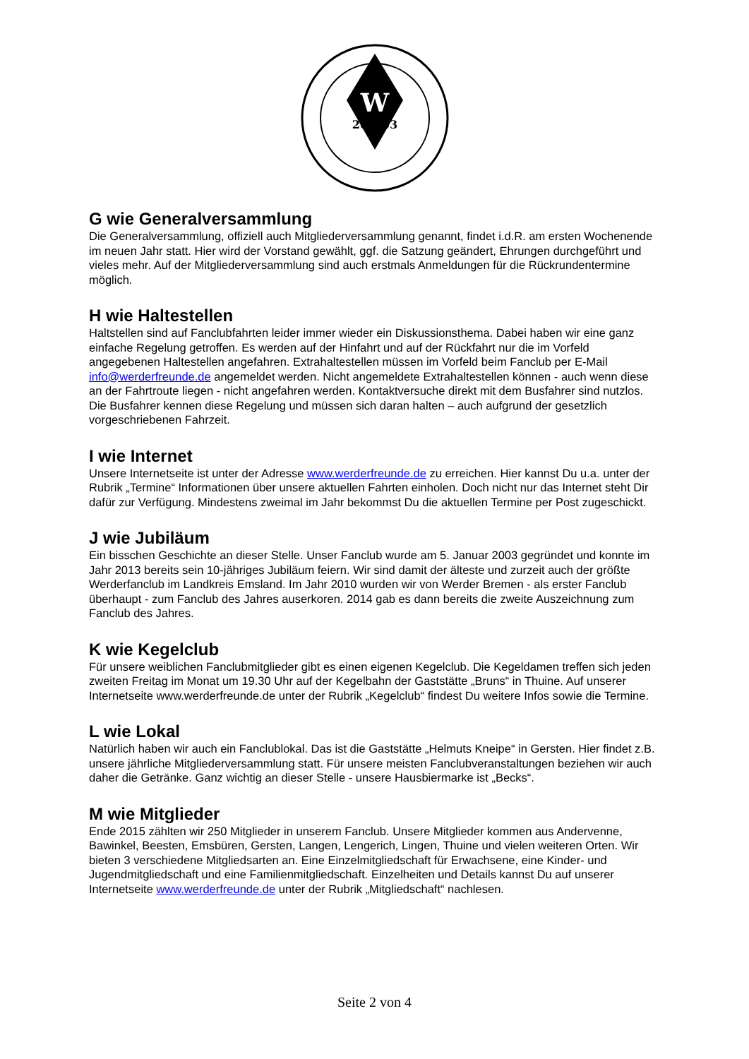W
20
03
G wie Generalversammlung
Die Generalversammlung, offiziell auch Mitgliederversammlung genannt, findet i.d.R. am ersten Wochenende im neuen Jahr statt. Hier wird der Vorstand gewählt, ggf. die Satzung geändert, Ehrungen durchgeführt und vieles mehr. Auf der Mitgliederversammlung sind auch erstmals Anmeldungen für die Rückrundentermine möglich.
H wie Haltestellen
Haltstellen sind auf Fanclubfahrten leider immer wieder ein Diskussionsthema. Dabei haben wir eine ganz einfache Regelung getroffen. Es werden auf der Hinfahrt und auf der Rückfahrt nur die im Vorfeld angegebenen Haltestellen angefahren. Extrahaltestellen müssen im Vorfeld beim Fanclub per E-Mail info@werderfreunde.de angemeldet werden. Nicht angemeldete Extrahaltestellen können - auch wenn diese an der Fahrtroute liegen - nicht angefahren werden. Kontaktversuche direkt mit dem Busfahrer sind nutzlos. Die Busfahrer kennen diese Regelung und müssen sich daran halten – auch aufgrund der gesetzlich vorgeschriebenen Fahrzeit.
I wie Internet
Unsere Internetseite ist unter der Adresse www.werderfreunde.de zu erreichen. Hier kannst Du u.a. unter der Rubrik „Termine“ Informationen über unsere aktuellen Fahrten einholen. Doch nicht nur das Internet steht Dir dafür zur Verfügung. Mindestens zweimal im Jahr bekommst Du die aktuellen Termine per Post zugeschickt.
J wie Jubiläum
Ein bisschen Geschichte an dieser Stelle. Unser Fanclub wurde am 5. Januar 2003 gegründet und konnte im Jahr 2013 bereits sein 10-jähriges Jubiläum feiern. Wir sind damit der älteste und zurzeit auch der größte Werderfanclub im Landkreis Emsland. Im Jahr 2010 wurden wir von Werder Bremen - als erster Fanclub überhaupt - zum Fanclub des Jahres auserkoren. 2014 gab es dann bereits die zweite Auszeichnung zum Fanclub des Jahres.
K wie Kegelclub
Für unsere weiblichen Fanclubmitglieder gibt es einen eigenen Kegelclub. Die Kegeldamen treffen sich jeden zweiten Freitag im Monat um 19.30 Uhr auf der Kegelbahn der Gaststätte „Bruns“ in Thuine. Auf unserer Internetseite www.werderfreunde.de unter der Rubrik „Kegelclub“ findest Du weitere Infos sowie die Termine.
L wie Lokal
Natürlich haben wir auch ein Fanclublokal. Das ist die Gaststätte „Helmuts Kneipe“ in Gersten. Hier findet z.B. unsere jährliche Mitgliederversammlung statt. Für unsere meisten Fanclubveranstaltungen beziehen wir auch daher die Getränke. Ganz wichtig an dieser Stelle - unsere Hausbiermarke ist „Becks“.
M wie Mitglieder
Ende 2015 zählten wir 250 Mitglieder in unserem Fanclub. Unsere Mitglieder kommen aus Andervenne, Bawinkel, Beesten, Emsbüren, Gersten, Langen, Lengerich, Lingen, Thuine und vielen weiteren Orten. Wir bieten 3 verschiedene Mitgliedsarten an. Eine Einzelmitgliedschaft für Erwachsene, eine Kinder- und Jugendmitgliedschaft und eine Familienmitgliedschaft. Einzelheiten und Details kannst Du auf unserer Internetseite www.werderfreunde.de unter der Rubrik „Mitgliedschaft“ nachlesen.
Seite 2 von 4